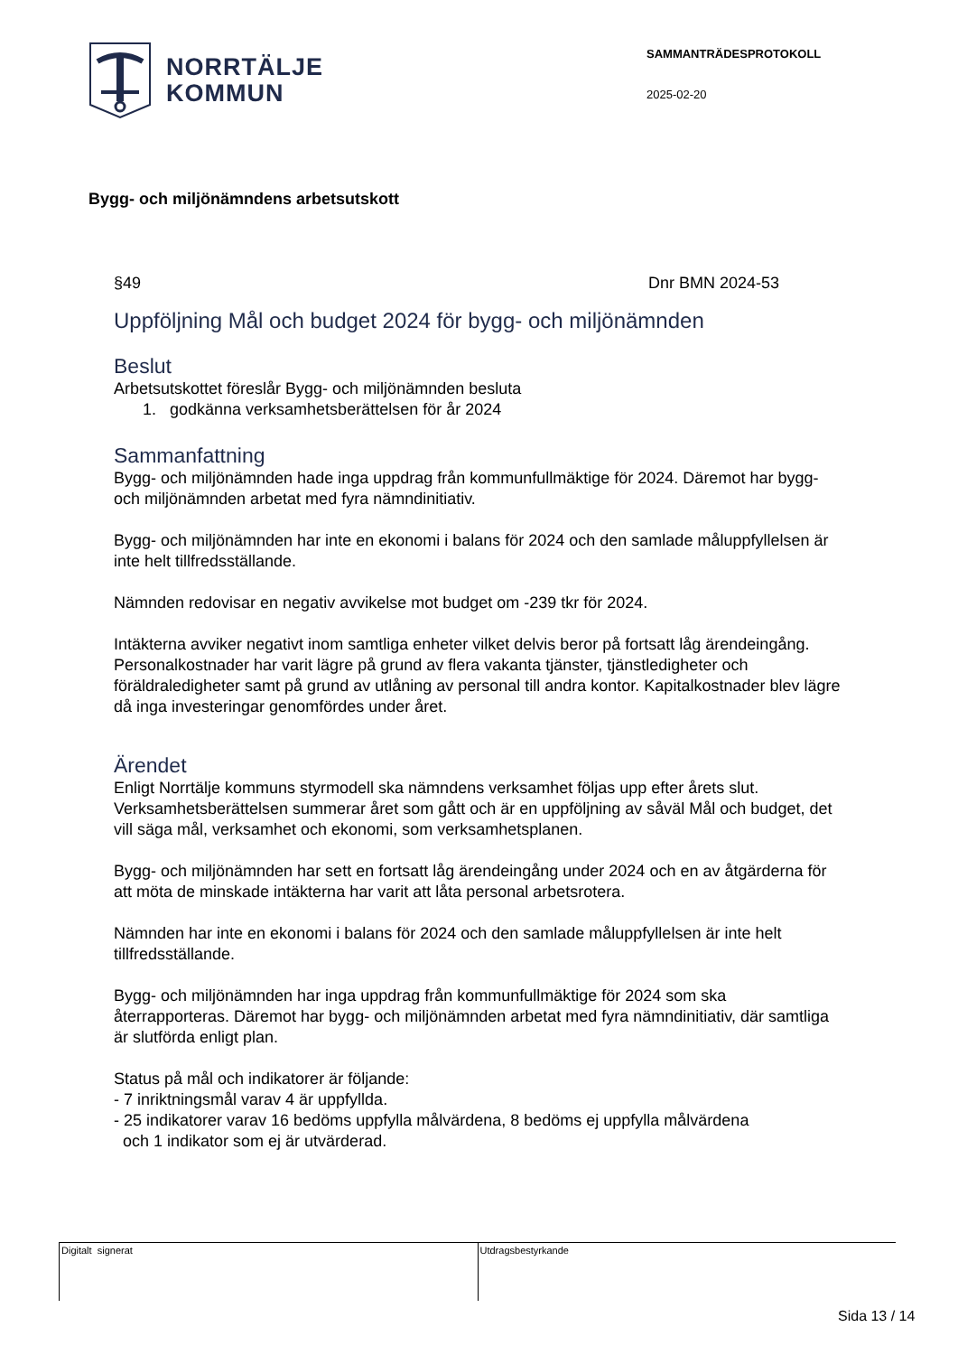NORRTÄLJE
KOMMUN
SAMMANTRÄDESPROTOKOLL
2025-02-20
Bygg- och miljönämndens arbetsutskott
§49 Dnr BMN 2024-53
Uppföljning Mål och budget 2024 för bygg- och miljönämnden
Beslut
Arbetsutskottet föreslår Bygg- och miljönämnden besluta
1. godkänna verksamhetsberättelsen för år 2024
Sammanfattning
Bygg- och miljönämnden hade inga uppdrag från kommunfullmäktige för 2024. Däremot har bygg- och miljönämnden arbetat med fyra nämndinitiativ.
Bygg- och miljönämnden har inte en ekonomi i balans för 2024 och den samlade måluppfyllelsen är inte helt tillfredsställande.
Nämnden redovisar en negativ avvikelse mot budget om -239 tkr för 2024.
Intäkterna avviker negativt inom samtliga enheter vilket delvis beror på fortsatt låg ärendeingång.
Personalkostnader har varit lägre på grund av flera vakanta tjänster, tjänstledigheter och föräldraledigheter samt på grund av utlåning av personal till andra kontor. Kapitalkostnader blev lägre då inga investeringar genomfördes under året.
Ärendet
Enligt Norrtälje kommuns styrmodell ska nämndens verksamhet följas upp efter årets slut. Verksamhetsberättelsen summerar året som gått och är en uppföljning av såväl Mål och budget, det vill säga mål, verksamhet och ekonomi, som verksamhetsplanen.
Bygg- och miljönämnden har sett en fortsatt låg ärendeingång under 2024 och en av åtgärderna för att möta de minskade intäkterna har varit att låta personal arbetsrotera.
Nämnden har inte en ekonomi i balans för 2024 och den samlade måluppfyllelsen är inte helt tillfredsställande.
Bygg- och miljönämnden har inga uppdrag från kommunfullmäktige för 2024 som ska återrapporteras. Däremot har bygg- och miljönämnden arbetat med fyra nämndinitiativ, där samtliga är slutförda enligt plan.
Status på mål och indikatorer är följande:
- 7 inriktningsmål varav 4 är uppfyllda.
- 25 indikatorer varav 16 bedöms uppfylla målvärdena, 8 bedöms ej uppfylla målvärdena
och 1 indikator som ej är utvärderad.
Digitalt signerat Utdragsbestyrkande
Sida 13 / 14